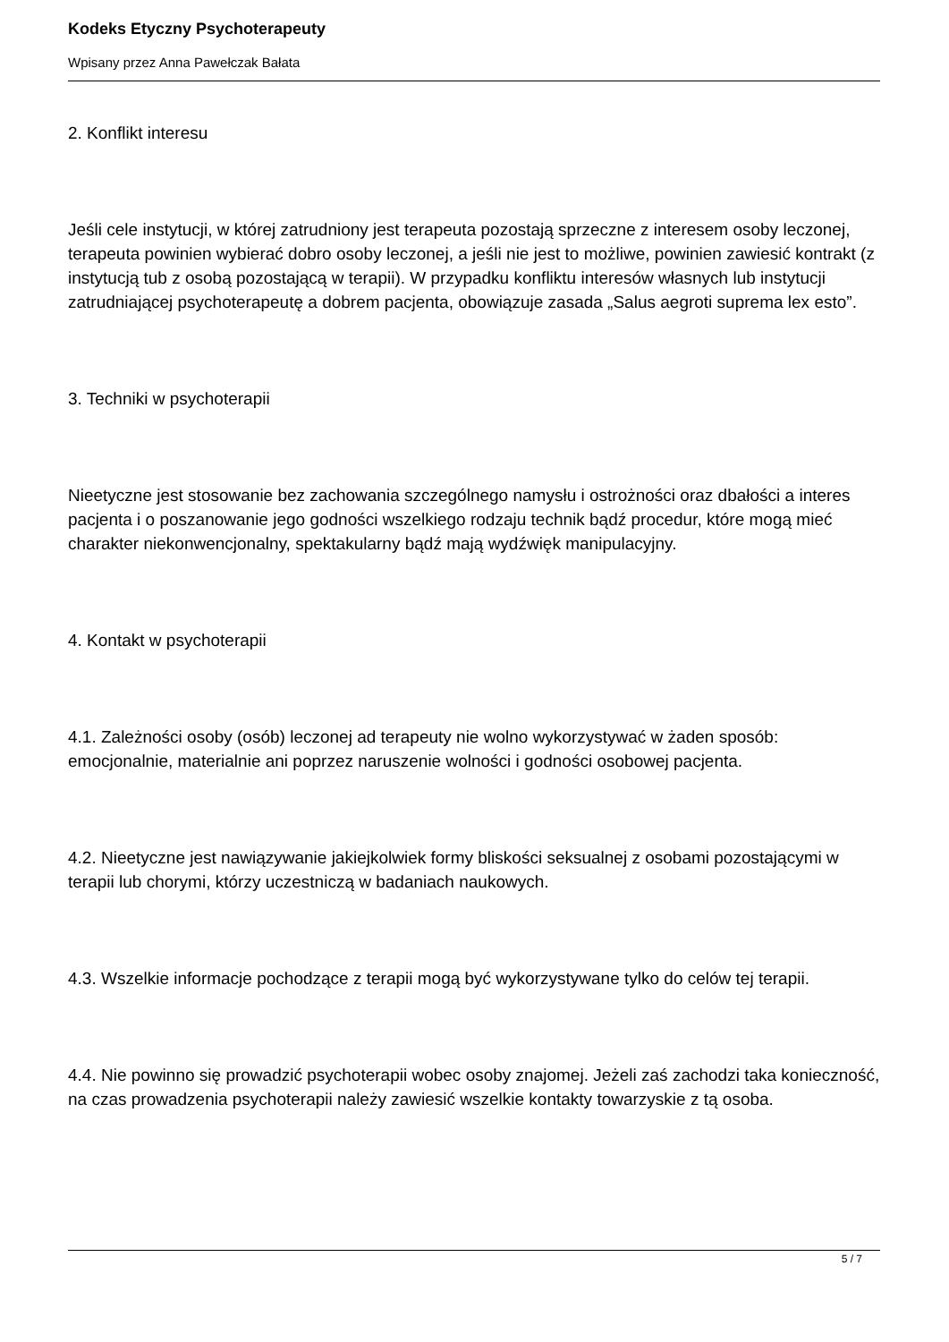Kodeks Etyczny Psychoterapeuty
Wpisany przez Anna Pawełczak Bałata
2. Konflikt interesu
Jeśli cele instytucji, w której zatrudniony jest terapeuta pozostają sprzeczne z interesem osoby leczonej, terapeuta powinien wybierać dobro osoby leczonej, a jeśli nie jest to możliwe, powinien zawiesić kontrakt (z instytucją tub z osobą pozostającą w terapii). W przypadku konfliktu interesów własnych lub instytucji zatrudniającej psychoterapeutę a dobrem pacjenta, obowiązuje zasada „Salus aegroti suprema lex esto”.
3. Techniki w psychoterapii
Nieetyczne jest stosowanie bez zachowania szczególnego namysłu i ostrożności oraz dbałości a interes pacjenta i o poszanowanie jego godności wszelkiego rodzaju technik bądź procedur, które mogą mieć charakter niekonwencjonalny, spektakularny bądź mają wydźwięk manipulacyjny.
4. Kontakt w psychoterapii
4.1. Zależności osoby (osób) leczonej ad terapeuty nie wolno wykorzystywać w żaden sposób: emocjonalnie, materialnie ani poprzez naruszenie wolności i godności osobowej pacjenta.
4.2. Nieetyczne jest nawiązywanie jakiejkolwiek formy bliskości seksualnej z osobami pozostającymi w terapii lub chorymi, którzy uczestniczą w badaniach naukowych.
4.3. Wszelkie informacje pochodzące z terapii mogą być wykorzystywane tylko do celów tej terapii.
4.4. Nie powinno się prowadzić psychoterapii wobec osoby znajomej. Jeżeli zaś zachodzi taka konieczność, na czas prowadzenia psychoterapii należy zawiesić wszelkie kontakty towarzyskie z tą osoba.
5 / 7